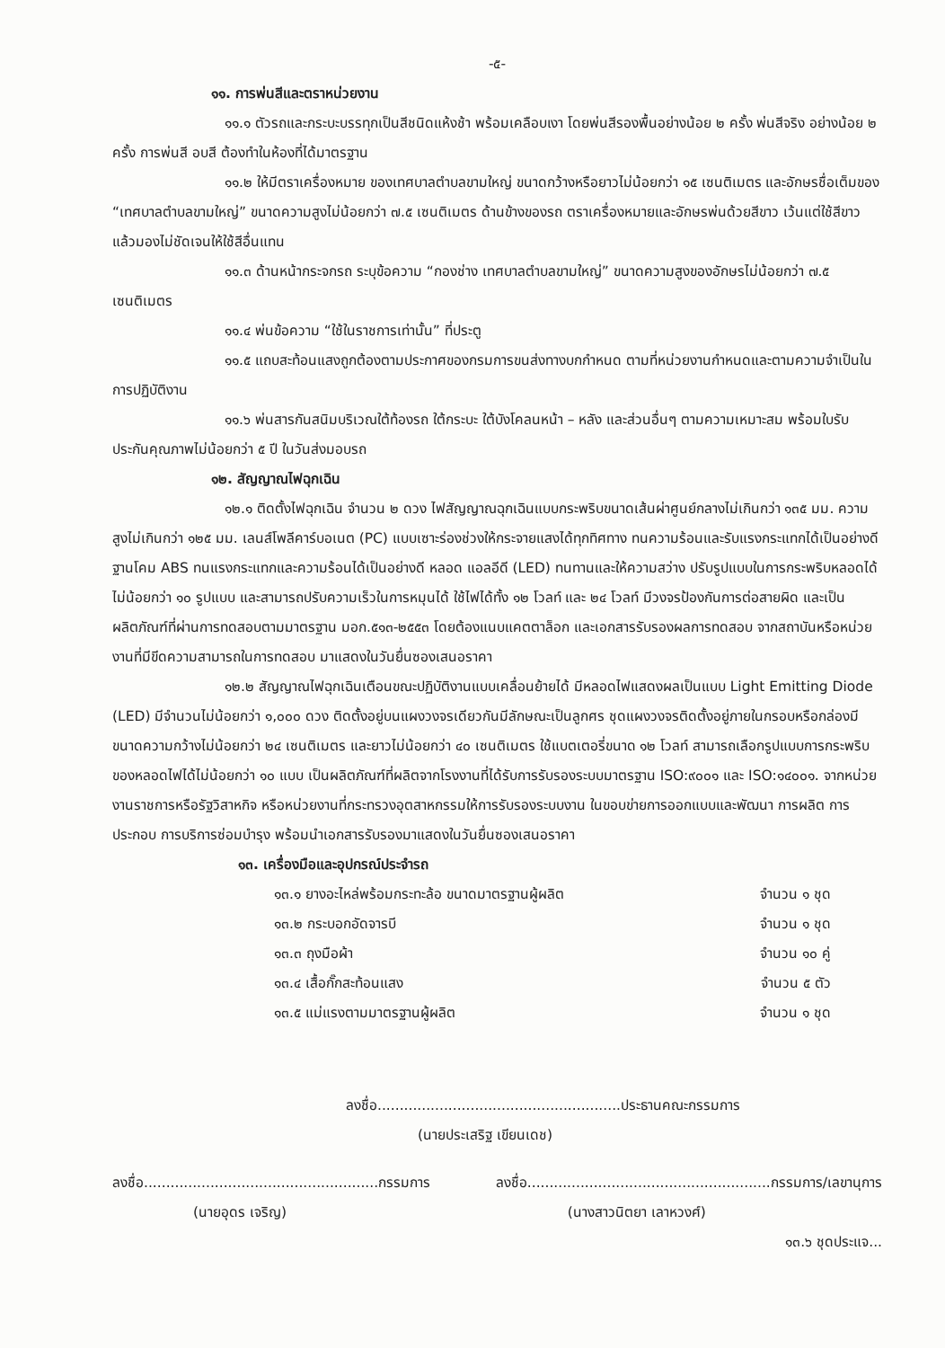-๕-
๑๑. การพ่นสีและตราหน่วยงาน
๑๑.๑ ตัวรถและกระบะบรรทุกเป็นสีชนิดแห้งช้า พร้อมเคลือบเงา โดยพ่นสีรองพื้นอย่างน้อย ๒ ครั้ง พ่นสีจริง อย่างน้อย ๒ ครั้ง การพ่นสี อบสี ต้องทำในห้องที่ได้มาตรฐาน
๑๑.๒ ให้มีตราเครื่องหมาย ของเทศบาลตำบลขามใหญ่ ขนาดกว้างหรือยาวไม่น้อยกว่า ๑๕ เซนติเมตร และอักษรชื่อเต็มของ “เทศบาลตำบลขามใหญ่” ขนาดความสูงไม่น้อยกว่า ๗.๕ เซนติเมตร ด้านข้างของรถ ตราเครื่องหมายและอักษรพ่นด้วยสีขาว เว้นแต่ใช้สีขาวแล้วมองไม่ชัดเจนให้ใช้สีอื่นแทน
๑๑.๓ ด้านหน้ากระจกรถ ระบุข้อความ “กองช่าง เทศบาลตำบลขามใหญ่” ขนาดความสูงของอักษรไม่น้อยกว่า ๗.๕ เซนติเมตร
๑๑.๔ พ่นข้อความ “ใช้ในราชการเท่านั้น” ที่ประตู
๑๑.๕ แถบสะท้อนแสงถูกต้องตามประกาศของกรมการขนส่งทางบกกำหนด ตามที่หน่วยงานกำหนดและตามความจำเป็นในการปฏิบัติงาน
๑๑.๖ พ่นสารกันสนิมบริเวณใต้ท้องรถ ใต้กระบะ ใต้บังโคลนหน้า – หลัง และส่วนอื่นๆ ตามความเหมาะสม พร้อมใบรับประกันคุณภาพไม่น้อยกว่า ๕ ปี ในวันส่งมอบรถ
๑๒. สัญญาณไฟฉุกเฉิน
๑๒.๑ ติดตั้งไฟฉุกเฉิน จำนวน ๒ ดวง ไฟสัญญาณฉุกเฉินแบบกระพริบขนาดเส้นผ่าศูนย์กลางไม่เกินกว่า ๑๓๕ มม. ความสูงไม่เกินกว่า ๑๒๕ มม. เลนส์โพลีคาร์บอเนต (PC) แบบเซาะร่องช่วงให้กระจายแสงได้ทุกทิศทาง ทนความร้อนและรับแรงกระแทกได้เป็นอย่างดี ฐานโคม ABS ทนแรงกระแทกและความร้อนได้เป็นอย่างดี หลอด แอลอีดี (LED) ทนทานและให้ความสว่าง ปรับรูปแบบในการกระพริบหลอดได้ไม่น้อยกว่า ๑๐ รูปแบบ และสามารถปรับความเร็วในการหมุนได้ ใช้ไฟได้ทั้ง ๑๒ โวลท์ และ ๒๔ โวลท์ มีวงจรป้องกันการต่อสายผิด และเป็นผลิตภัณฑ์ที่ผ่านการทดสอบตามมาตรฐาน มอก.๕๑๓-๒๕๕๓ โดยต้องแนบแคตตาล็อก และเอกสารรับรองผลการทดสอบ จากสถาบันหรือหน่วยงานที่มีขีดความสามารถในการทดสอบ มาแสดงในวันยื่นซองเสนอราคา
๑๒.๒ สัญญาณไฟฉุกเฉินเตือนขณะปฏิบัติงานแบบเคลื่อนย้ายได้ มีหลอดไฟแสดงผลเป็นแบบ Light Emitting Diode (LED) มีจำนวนไม่น้อยกว่า ๑,๐๐๐ ดวง ติดตั้งอยู่บนแผงวงจรเดียวกันมีลักษณะเป็นลูกศร ชุดแผงวงจรติดตั้งอยู่ภายในกรอบหรือกล่องมีขนาดความกว้างไม่น้อยกว่า ๒๔ เซนติเมตร และยาวไม่น้อยกว่า ๔๐ เซนติเมตร ใช้แบตเตอรี่ขนาด ๑๒ โวลท์ สามารถเลือกรูปแบบการกระพริบของหลอดไฟได้ไม่น้อยกว่า ๑๐ แบบ เป็นผลิตภัณฑ์ที่ผลิตจากโรงงานที่ได้รับการรับรองระบบมาตรฐาน ISO:๙๐๐๑ และ ISO:๑๔๐๐๑. จากหน่วยงานราชการหรือรัฐวิสาหกิจ หรือหน่วยงานที่กระทรวงอุตสาหกรรมให้การรับรองระบบงาน ในขอบข่ายการออกแบบและพัฒนา การผลิต การประกอบ การบริการซ่อมบำรุง พร้อมนำเอกสารรับรองมาแสดงในวันยื่นซองเสนอราคา
๑๓. เครื่องมือและอุปกรณ์ประจำรถ
๑๓.๑ ยางอะไหล่พร้อมกระทะล้อ ขนาดมาตรฐานผู้ผลิต จำนวน ๑ ชุด
๑๓.๒ กระบอกอัดจารบี จำนวน ๑ ชุด
๑๓.๓ ถุงมือผ้า จำนวน ๑๐ คู่
๑๓.๔ เสื้อกั๊กสะท้อนแสง จำนวน ๕ ตัว
๑๓.๕ แม่แรงตามมาตรฐานผู้ผลิต จำนวน ๑ ชุด
ลงชื่อ.......................................................ประธานคณะกรรมการ
(นายประเสริฐ เขียนเดช)
ลงชื่อ.....................................................กรรมการ
(นายอุดร เจริญ)
ลงชื่อ.......................................................กรรมการ/เลขานุการ
(นางสาวนิตยา เลาหวงศ์)
๑๓.๖ ชุดประแจ...